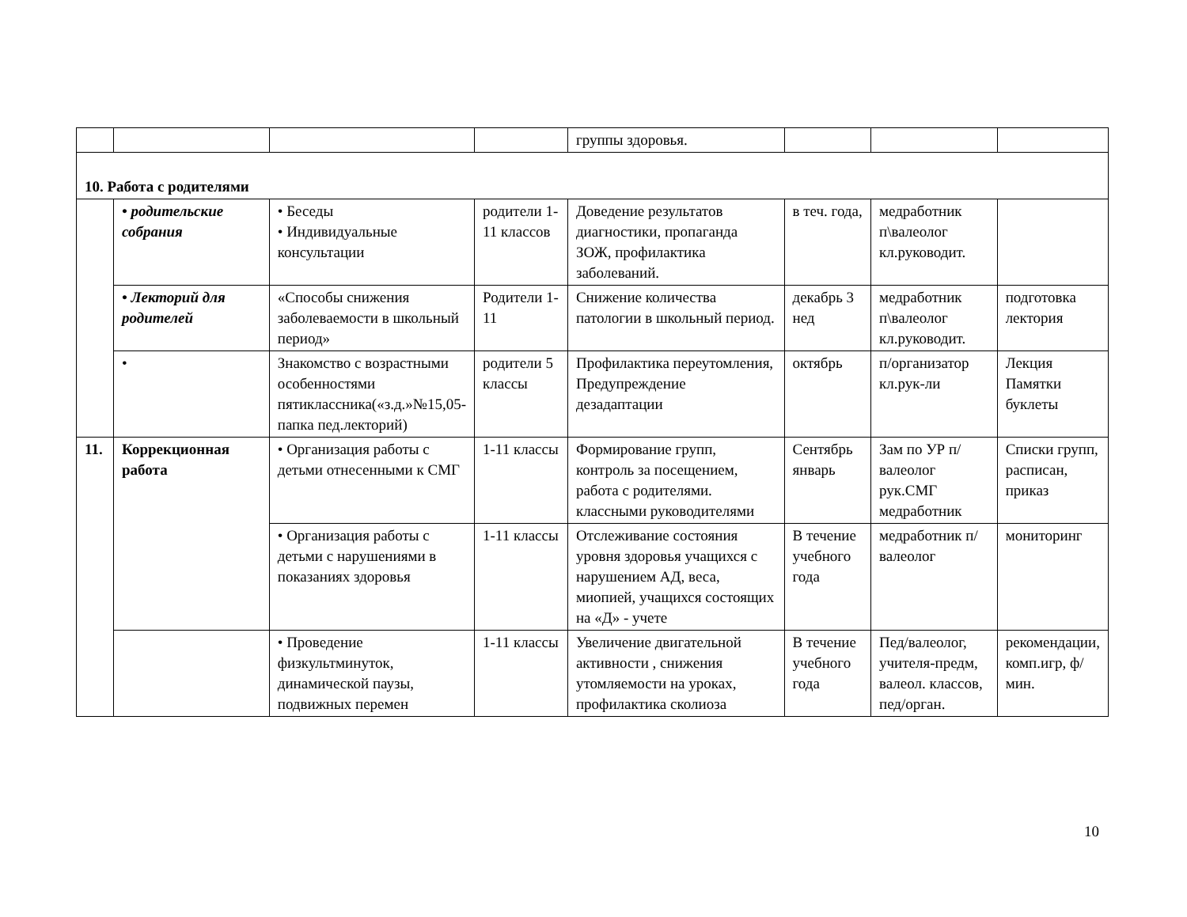| | | | | группы здоровья. | | | |
| 10. Работа с родителями | | | | | | | |
| | • родительские собрания | • Беседы • Индивидуальные консультации | родители 1-11 классов | Доведение результатов диагностики, пропаганда ЗОЖ, профилактика заболеваний. | в теч. года, | медработник п\валеолог кл.руководит. | |
| | • Лекторий для родителей | «Способы снижения заболеваемости в школьный период» | Родители 1-11 | Снижение количества патологии в школьный период. | декабрь 3 нед | медработник п\валеолог кл.руководит. | подготовка лектория |
| | • | Знакомство с возрастными особенностями пятиклассника(«з.д.»№15,05-папка пед.лекторий) | родители 5 классы | Профилактика переутомления, Предупреждение дезадаптации | октябрь | п/организатор кл.рук-ли | Лекция Памятки буклеты |
| 11. | Коррекционная работа | • Организация работы с детьми отнесенными к СМГ | 1-11 классы | Формирование групп, контроль за посещением, работа с родителями. классными руководителями | Сентябрь январь | Зам по УР п/валеолог рук.СМГ медработник | Списки групп, расписан, приказ |
| | | • Организация работы с детьми с нарушениями в показаниях здоровья | 1-11 классы | Отслеживание состояния уровня здоровья учащихся с нарушением АД, веса, миопией, учащихся состоящих на «Д» - учете | В течение учебного года | медработник п/валеолог | мониторинг |
| | | • Проведение физкультминуток, динамической паузы, подвижных перемен | 1-11 классы | Увеличение двигательной активности , снижения утомляемости на уроках, профилактика сколиоза | В течение учебного года | Пед/валеолог, учителя-предм, валеол. классов, пед/орган. | рекомендации, комп.игр, ф/мин. |
10